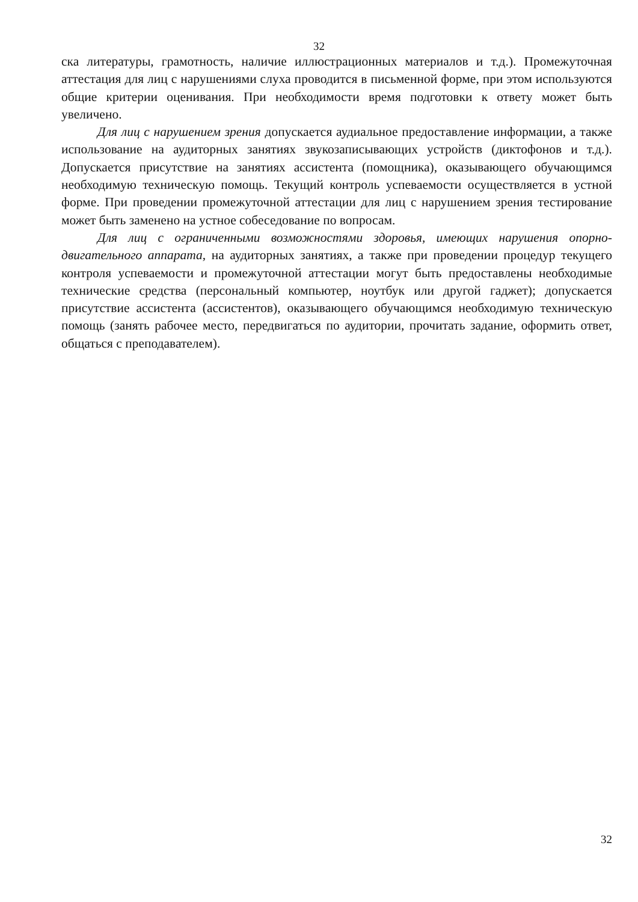32
ска литературы, грамотность, наличие иллюстрационных материалов и т.д.). Промежуточная аттестация для лиц с нарушениями слуха проводится в письменной форме, при этом используются общие критерии оценивания. При необходимости время подготовки к ответу может быть увеличено.
Для лиц с нарушением зрения допускается аудиальное предоставление информации, а также использование на аудиторных занятиях звукозаписывающих устройств (диктофонов и т.д.). Допускается присутствие на занятиях ассистента (помощника), оказывающего обучающимся необходимую техническую помощь. Текущий контроль успеваемости осуществляется в устной форме. При проведении промежуточной аттестации для лиц с нарушением зрения тестирование может быть заменено на устное собеседование по вопросам.
Для лиц с ограниченными возможностями здоровья, имеющих нарушения опорно-двигательного аппарата, на аудиторных занятиях, а также при проведении процедур текущего контроля успеваемости и промежуточной аттестации могут быть предоставлены необходимые технические средства (персональный компьютер, ноутбук или другой гаджет); допускается присутствие ассистента (ассистентов), оказывающего обучающимся необходимую техническую помощь (занять рабочее место, передвигаться по аудитории, прочитать задание, оформить ответ, общаться с преподавателем).
32